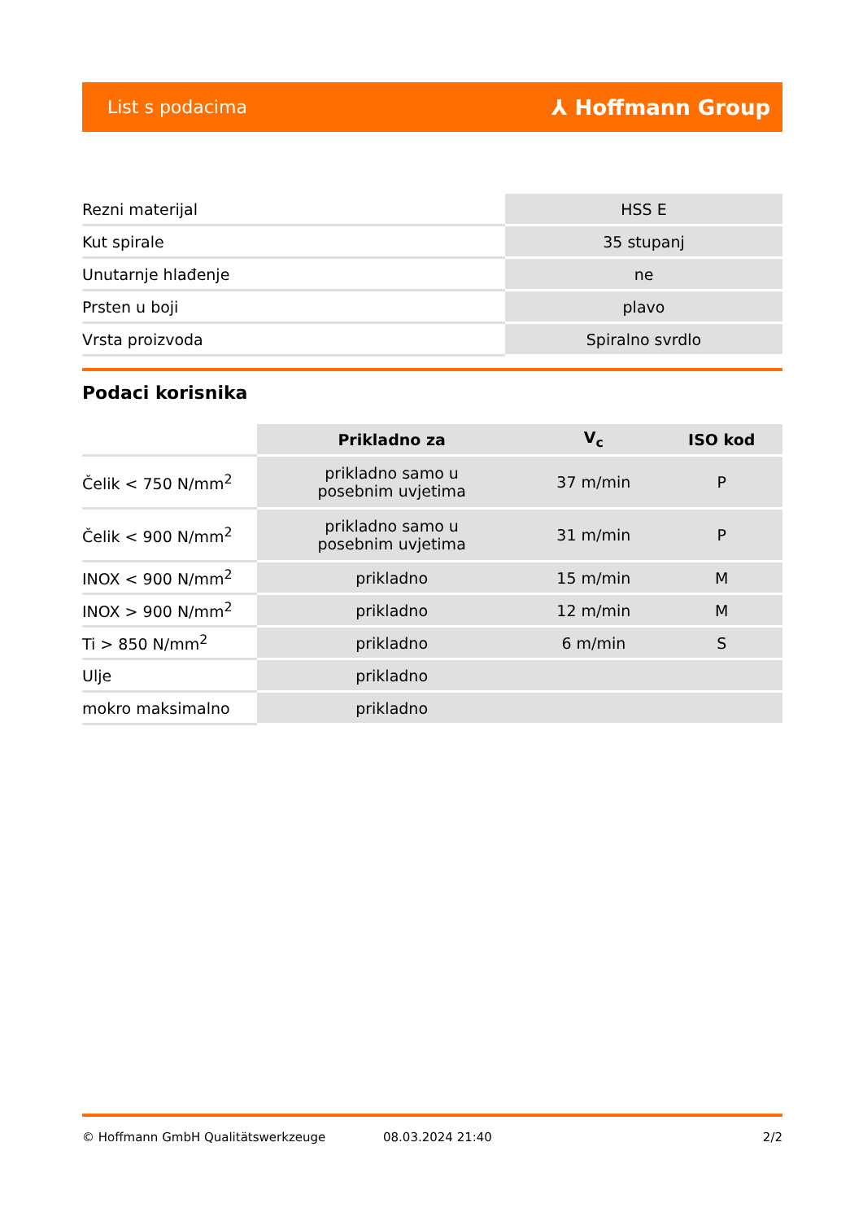List s podacima ⅄ Hoffmann Group
| Rezni materijal | HSS E |
| Kut spirale | 35 stupanj |
| Unutarnje hlađenje | ne |
| Prsten u boji | plavo |
| Vrsta proizvoda | Spiralno svrdlo |
Podaci korisnika
| | Prikladno za | V<sub>c</sub> | ISO kod |
| --- | --- | --- | --- |
| Čelik < 750 N/mm<sup>2</sup> | prikladno samo u posebnim uvjetima | 37 m/min | P |
| Čelik < 900 N/mm<sup>2</sup> | prikladno samo u posebnim uvjetima | 31 m/min | P |
| INOX < 900 N/mm<sup>2</sup> | prikladno | 15 m/min | M |
| INOX > 900 N/mm<sup>2</sup> | prikladno | 12 m/min | M |
| Ti > 850 N/mm<sup>2</sup> | prikladno | 6 m/min | S |
| Ulje | prikladno | | |
| mokro maksimalno | prikladno | | |
© Hoffmann GmbH Qualitätswerkzeuge 08.03.2024 21:40 2/2